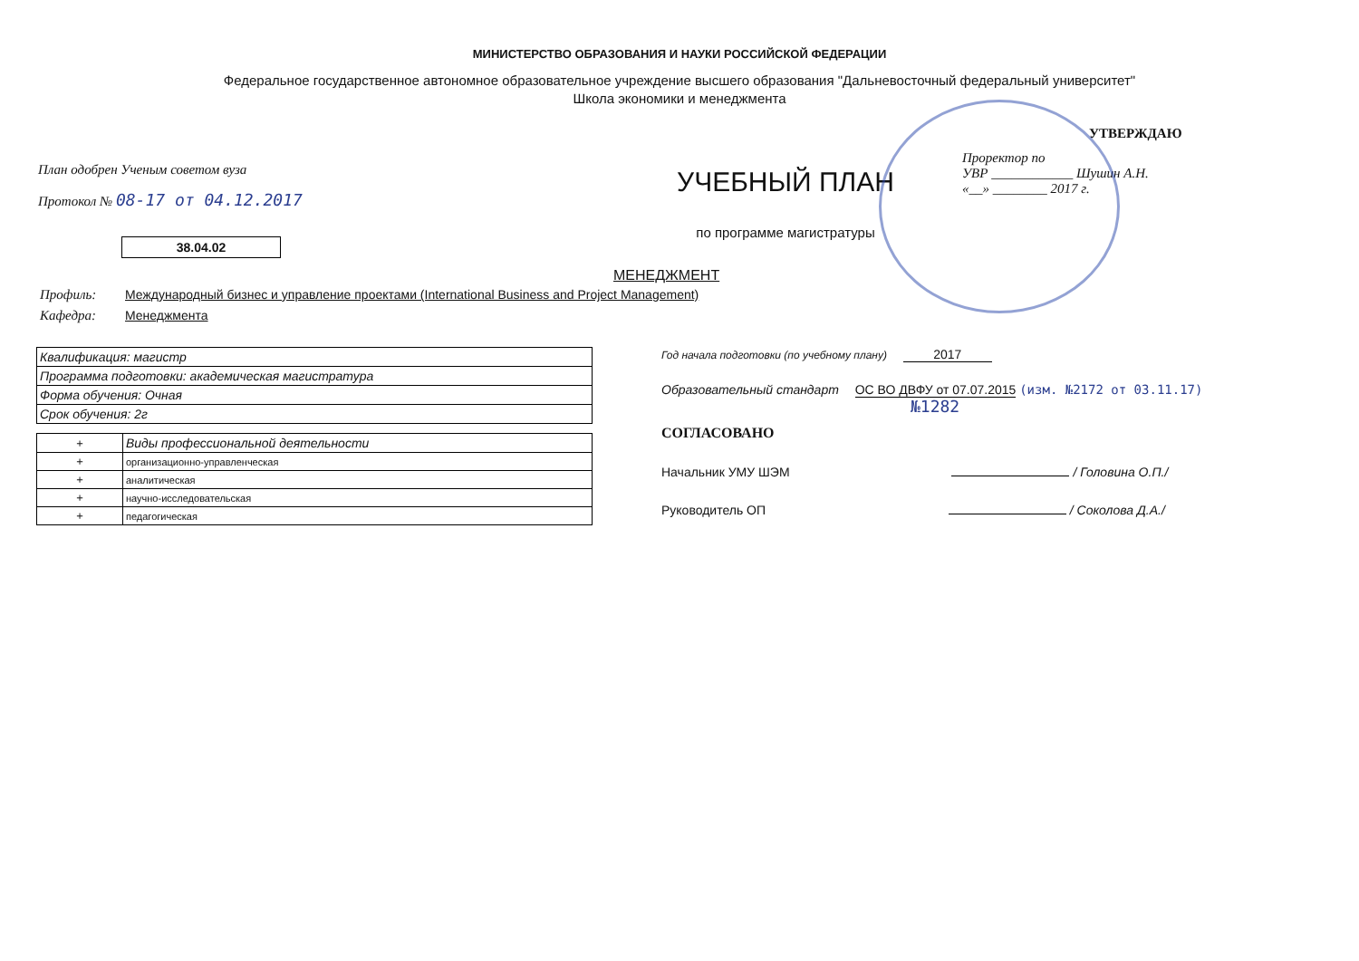МИНИСТЕРСТВО ОБРАЗОВАНИЯ И НАУКИ РОССИЙСКОЙ ФЕДЕРАЦИИ
Федеральное государственное автономное образовательное учреждение высшего образования "Дальневосточный федеральный университет"
Школа экономики и менеджмента
План одобрен Ученым советом вуза
Протокол № 08-17 от 04.12.2017
38.04.02
УЧЕБНЫЙ ПЛАН
по программе магистратуры
УТВЕРЖДАЮ
Проректор по
УВР ____________ Шушин А.Н.
«__» ________ 2017 г.
МЕНЕДЖМЕНТ
Профиль: Международный бизнес и управление проектами (International Business and Project Management)
Кафедра: Менеджмента
| Квалификация: магистр |
| Программа подготовки: академическая магистратура |
| Форма обучения: Очная |
| Срок обучения: 2г |
| + | Виды профессиональной деятельности |
| --- | --- |
| + | организационно-управленческая |
| + | аналитическая |
| + | научно-исследовательская |
| + | педагогическая |
Год начала подготовки (по учебному плану) 2017
Образовательный стандарт ОС ВО ДВФУ от 07.07.2015 (изм. №2172 от 03.11.17)
№1282
СОГЛАСОВАНО
Начальник УМУ ШЭМ / Головина О.П./
Руководитель ОП / Соколова Д.А./